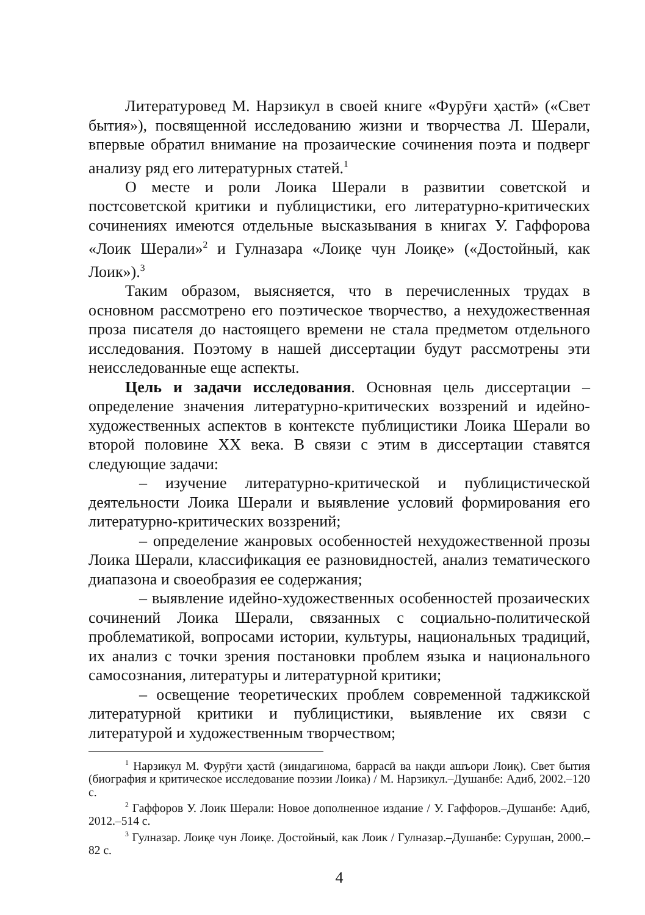Литературовед М. Нарзикул в своей книге «Фурӯғи ҳастӣ» («Свет бытия»), посвященной исследованию жизни и творчества Л. Шерали, впервые обратил внимание на прозаические сочинения поэта и подверг анализу ряд его литературных статей.<sup>1</sup>
О месте и роли Лоика Шерали в развитии советской и постсоветской критики и публицистики, его литературно-критических сочинениях имеются отдельные высказывания в книгах У. Гаффорова «Лоик Шерали»<sup>2</sup> и Гулназара «Лоиқе чун Лоиқе» («Достойный, как Лоик»).<sup>3</sup>
Таким образом, выясняется, что в перечисленных трудах в основном рассмотрено его поэтическое творчество, а нехудожественная проза писателя до настоящего времени не стала предметом отдельного исследования. Поэтому в нашей диссертации будут рассмотрены эти неисследованные еще аспекты.
Цель и задачи исследования. Основная цель диссертации – определение значения литературно-критических воззрений и идейно-художественных аспектов в контексте публицистики Лоика Шерали во второй половине XX века. В связи с этим в диссертации ставятся следующие задачи:
– изучение литературно-критической и публицистической деятельности Лоика Шерали и выявление условий формирования его литературно-критических воззрений;
– определение жанровых особенностей нехудожественной прозы Лоика Шерали, классификация ее разновидностей, анализ тематического диапазона и своеобразия ее содержания;
– выявление идейно-художественных особенностей прозаических сочинений Лоика Шерали, связанных с социально-политической проблематикой, вопросами истории, культуры, национальных традиций, их анализ с точки зрения постановки проблем языка и национального самосознания, литературы и литературной критики;
– освещение теоретических проблем современной таджикской литературной критики и публицистики, выявление их связи с литературой и художественным творчеством;
<sup>1</sup> Нарзикул М. Фурӯғи ҳастӣ (зиндагинома, баррасӣ ва нақди ашъори Лоиқ). Свет бытия (биография и критическое исследование поэзии Лоика) / М. Нарзикул.–Душанбе: Адиб, 2002.–120 с.
<sup>2</sup> Гаффоров У. Лоик Шерали: Новое дополненное издание / У. Гаффоров.–Душанбе: Адиб, 2012.–514 с.
<sup>3</sup> Гулназар. Лоиқе чун Лоиқе. Достойный, как Лоик / Гулназар.–Душанбе: Сурушан, 2000.–82 с.
4